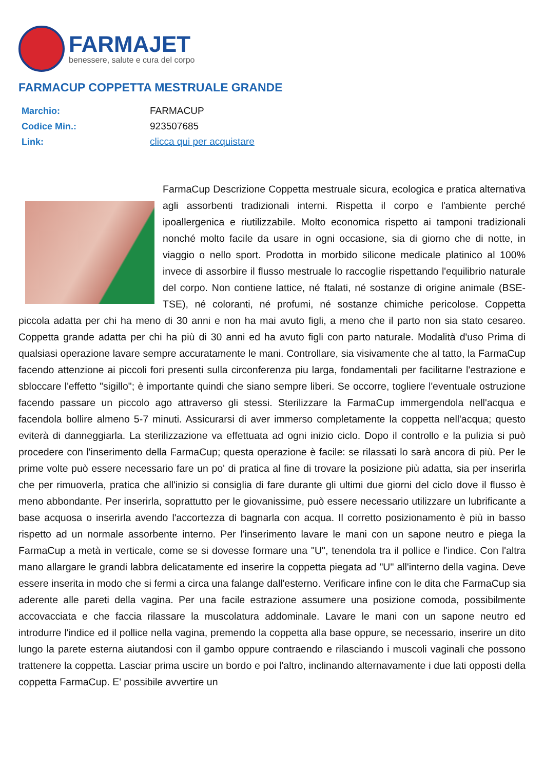FARMAJET
benessere, salute e cura del corpo
FARMACUP COPPETTA MESTRUALE GRANDE
| Marchio: | FARMACUP |
| Codice Min.: | 923507685 |
| Link: | clicca qui per acquistare |
FarmaCup Descrizione Coppetta mestruale sicura, ecologica e pratica alternativa agli assorbenti tradizionali interni. Rispetta il corpo e l'ambiente perché ipoallergenica e riutilizzabile. Molto economica rispetto ai tamponi tradizionali nonché molto facile da usare in ogni occasione, sia di giorno che di notte, in viaggio o nello sport. Prodotta in morbido silicone medicale platinico al 100% invece di assorbire il flusso mestruale lo raccoglie rispettando l'equilibrio naturale del corpo. Non contiene lattice, né ftalati, né sostanze di origine animale (BSE-TSE), né coloranti, né profumi, né sostanze chimiche pericolose. Coppetta piccola adatta per chi ha meno di 30 anni e non ha mai avuto figli, a meno che il parto non sia stato cesareo. Coppetta grande adatta per chi ha più di 30 anni ed ha avuto figli con parto naturale. Modalità d'uso Prima di qualsiasi operazione lavare sempre accuratamente le mani. Controllare, sia visivamente che al tatto, la FarmaCup facendo attenzione ai piccoli fori presenti sulla circonferenza piu larga, fondamentali per facilitarne l'estrazione e sbloccare l'effetto "sigillo"; è importante quindi che siano sempre liberi. Se occorre, togliere l'eventuale ostruzione facendo passare un piccolo ago attraverso gli stessi. Sterilizzare la FarmaCup immergendola nell'acqua e facendola bollire almeno 5-7 minuti. Assicurarsi di aver immerso completamente la coppetta nell'acqua; questo eviterà di danneggiarla. La sterilizzazione va effettuata ad ogni inizio ciclo. Dopo il controllo e la pulizia si può procedere con l'inserimento della FarmaCup; questa operazione è facile: se rilassati lo sarà ancora di più. Per le prime volte può essere necessario fare un po' di pratica al fine di trovare la posizione più adatta, sia per inserirla che per rimuoverla, pratica che all'inizio si consiglia di fare durante gli ultimi due giorni del ciclo dove il flusso è meno abbondante. Per inserirla, soprattutto per le giovanissime, può essere necessario utilizzare un lubrificante a base acquosa o inserirla avendo l'accortezza di bagnarla con acqua. Il corretto posizionamento è più in basso rispetto ad un normale assorbente interno. Per l'inserimento lavare le mani con un sapone neutro e piega la FarmaCup a metà in verticale, come se si dovesse formare una "U", tenendola tra il pollice e l'indice. Con l'altra mano allargare le grandi labbra delicatamente ed inserire la coppetta piegata ad "U" all'interno della vagina. Deve essere inserita in modo che si fermi a circa una falange dall'esterno. Verificare infine con le dita che FarmaCup sia aderente alle pareti della vagina. Per una facile estrazione assumere una posizione comoda, possibilmente accovacciata e che faccia rilassare la muscolatura addominale. Lavare le mani con un sapone neutro ed introdurre l'indice ed il pollice nella vagina, premendo la coppetta alla base oppure, se necessario, inserire un dito lungo la parete esterna aiutandosi con il gambo oppure contraendo e rilasciando i muscoli vaginali che possono trattenere la coppetta. Lasciar prima uscire un bordo e poi l'altro, inclinando alternavamente i due lati opposti della coppetta FarmaCup. E' possibile avvertire un